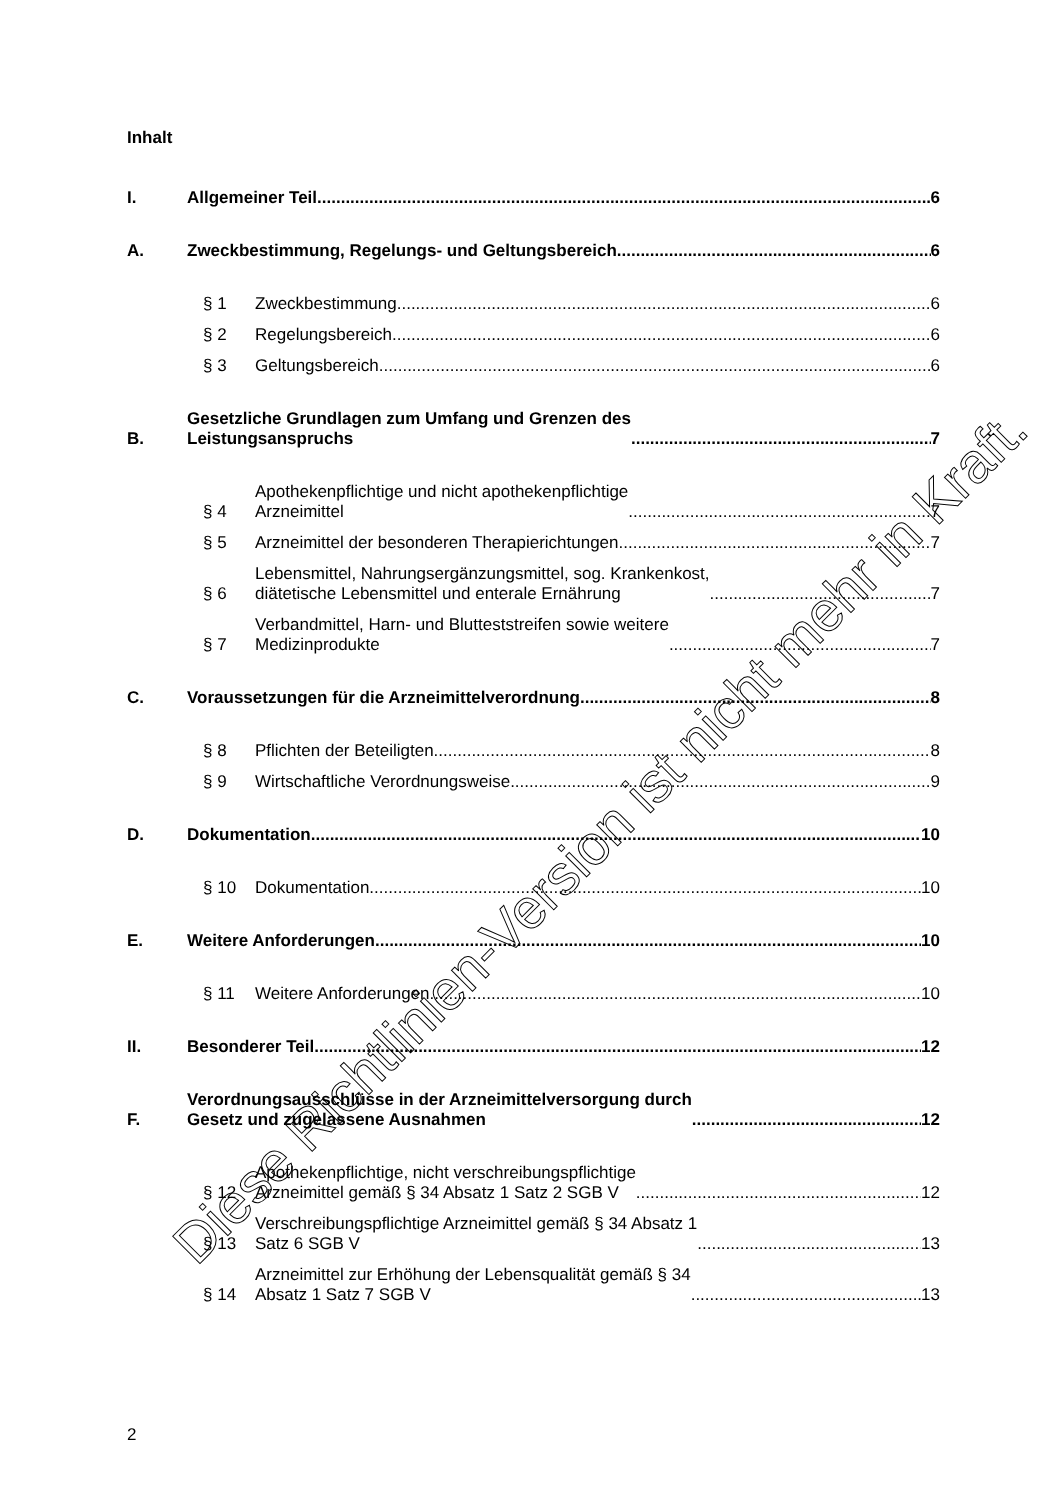Inhalt
I.
Allgemeiner Teil
6
A.
Zweckbestimmung, Regelungs- und Geltungsbereich
6
§ 1
Zweckbestimmung
6
§ 2
Regelungsbereich
6
§ 3
Geltungsbereich
6
B.
Gesetzliche Grundlagen zum Umfang und Grenzen des
Leistungsanspruchs
7
§ 4
Apothekenpflichtige und nicht apothekenpflichtige
Arzneimittel
7
§ 5
Arzneimittel der besonderen Therapierichtungen
7
§ 6
Lebensmittel, Nahrungsergänzungsmittel, sog. Krankenkost,
diätetische Lebensmittel und enterale Ernährung
7
§ 7
Verbandmittel, Harn- und Blutteststreifen sowie weitere
Medizinprodukte
7
C.
Voraussetzungen für die Arzneimittelverordnung
8
§ 8
Pflichten der Beteiligten
8
§ 9
Wirtschaftliche Verordnungsweise
9
D.
Dokumentation
10
§ 10
Dokumentation
10
E.
Weitere Anforderungen
10
§ 11
Weitere Anforderungen
10
II.
Besonderer Teil
12
F.
Verordnungsausschlüsse in der Arzneimittelversorgung durch
Gesetz und zugelassene Ausnahmen
12
§ 12
Apothekenpflichtige, nicht verschreibungspflichtige
Arzneimittel gemäß § 34 Absatz 1 Satz 2 SGB V
12
§ 13
Verschreibungspflichtige Arzneimittel gemäß § 34 Absatz 1
Satz 6 SGB V
13
§ 14
Arzneimittel zur Erhöhung der Lebensqualität gemäß § 34
Absatz 1 Satz 7 SGB V
13
Diese Richtlinien-Version ist nicht mehr in Kraft.
2